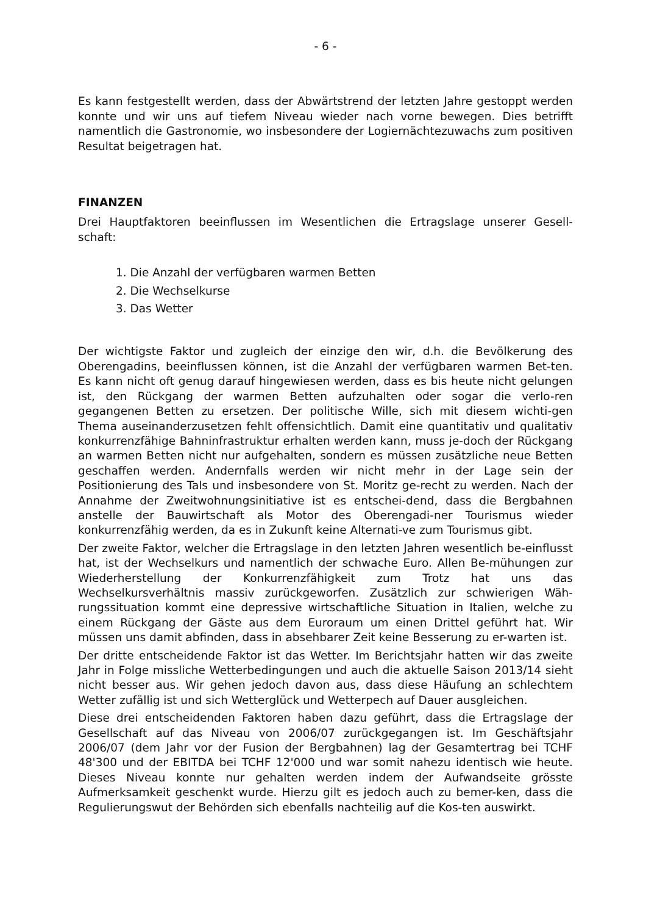- 6 -
Es kann festgestellt werden, dass der Abwärtstrend der letzten Jahre gestoppt werden konnte und wir uns auf tiefem Niveau wieder nach vorne bewegen. Dies betrifft namentlich die Gastronomie, wo insbesondere der Logiernächtezuwachs zum positiven Resultat beigetragen hat.
FINANZEN
Drei Hauptfaktoren beeinflussen im Wesentlichen die Ertragslage unserer Gesell-schaft:
1. Die Anzahl der verfügbaren warmen Betten
2. Die Wechselkurse
3. Das Wetter
Der wichtigste Faktor und zugleich der einzige den wir, d.h. die Bevölkerung des Oberengadins, beeinflussen können, ist die Anzahl der verfügbaren warmen Bet-ten. Es kann nicht oft genug darauf hingewiesen werden, dass es bis heute nicht gelungen ist, den Rückgang der warmen Betten aufzuhalten oder sogar die verlo-ren gegangenen Betten zu ersetzen. Der politische Wille, sich mit diesem wichti-gen Thema auseinanderzusetzen fehlt offensichtlich. Damit eine quantitativ und qualitativ konkurrenzfähige Bahninfrastruktur erhalten werden kann, muss je-doch der Rückgang an warmen Betten nicht nur aufgehalten, sondern es müssen zusätzliche neue Betten geschaffen werden. Andernfalls werden wir nicht mehr in der Lage sein der Positionierung des Tals und insbesondere von St. Moritz ge-recht zu werden. Nach der Annahme der Zweitwohnungsinitiative ist es entschei-dend, dass die Bergbahnen anstelle der Bauwirtschaft als Motor des Oberengadi-ner Tourismus wieder konkurrenzfähig werden, da es in Zukunft keine Alternati-ve zum Tourismus gibt.
Der zweite Faktor, welcher die Ertragslage in den letzten Jahren wesentlich be-einflusst hat, ist der Wechselkurs und namentlich der schwache Euro. Allen Be-mühungen zur Wiederherstellung der Konkurrenzfähigkeit zum Trotz hat uns das Wechselkursverhältnis massiv zurückgeworfen. Zusätzlich zur schwierigen Wäh-rungssituation kommt eine depressive wirtschaftliche Situation in Italien, welche zu einem Rückgang der Gäste aus dem Euroraum um einen Drittel geführt hat. Wir müssen uns damit abfinden, dass in absehbarer Zeit keine Besserung zu er-warten ist.
Der dritte entscheidende Faktor ist das Wetter. Im Berichtsjahr hatten wir das zweite Jahr in Folge missliche Wetterbedingungen und auch die aktuelle Saison 2013/14 sieht nicht besser aus. Wir gehen jedoch davon aus, dass diese Häufung an schlechtem Wetter zufällig ist und sich Wetterglück und Wetterpech auf Dauer ausgleichen.
Diese drei entscheidenden Faktoren haben dazu geführt, dass die Ertragslage der Gesellschaft auf das Niveau von 2006/07 zurückgegangen ist. Im Geschäftsjahr 2006/07 (dem Jahr vor der Fusion der Bergbahnen) lag der Gesamtertrag bei TCHF 48'300 und der EBITDA bei TCHF 12'000 und war somit nahezu identisch wie heute. Dieses Niveau konnte nur gehalten werden indem der Aufwandseite grösste Aufmerksamkeit geschenkt wurde. Hierzu gilt es jedoch auch zu bemer-ken, dass die Regulierungswut der Behörden sich ebenfalls nachteilig auf die Kos-ten auswirkt.